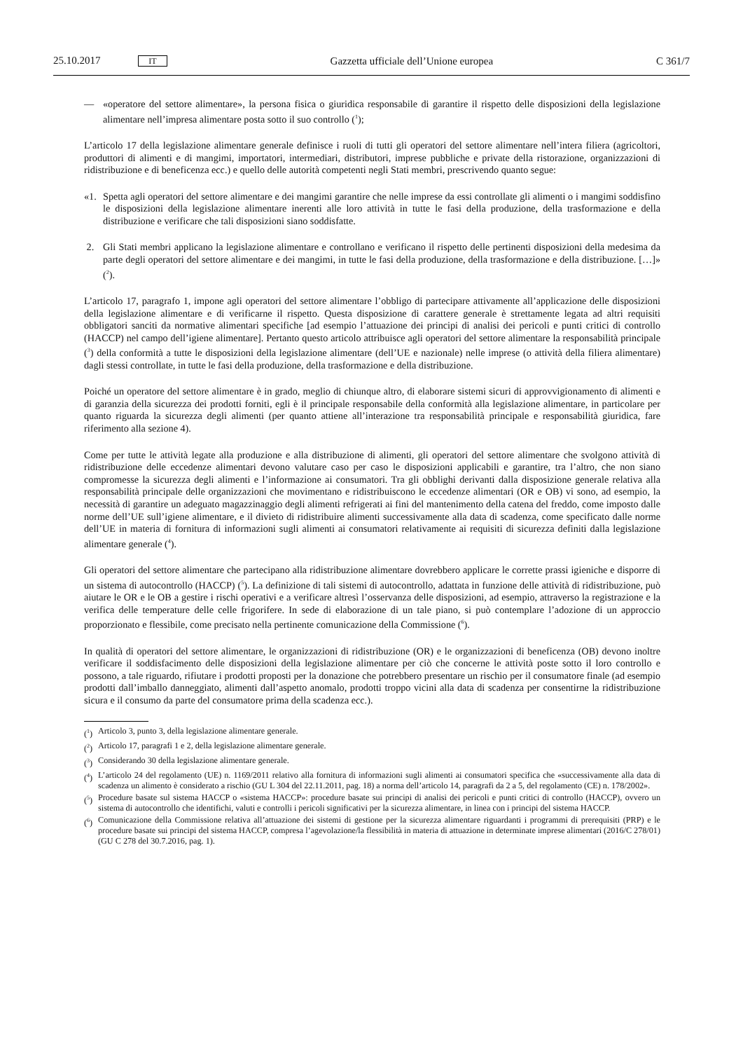25.10.2017 IT Gazzetta ufficiale dell’Unione europea C 361/7
— «operatore del settore alimentare», la persona fisica o giuridica responsabile di garantire il rispetto delle disposizioni della legislazione alimentare nell’impresa alimentare posta sotto il suo controllo (<sup>1</sup>);
L’articolo 17 della legislazione alimentare generale definisce i ruoli di tutti gli operatori del settore alimentare nell’intera filiera (agricoltori, produttori di alimenti e di mangimi, importatori, intermediari, distributori, imprese pubbliche e private della ristorazione, organizzazioni di ridistribuzione e di beneficenza ecc.) e quello delle autorità competenti negli Stati membri, prescrivendo quanto segue:
«1. Spetta agli operatori del settore alimentare e dei mangimi garantire che nelle imprese da essi controllate gli alimenti o i mangimi soddisfino le disposizioni della legislazione alimentare inerenti alle loro attività in tutte le fasi della produzione, della trasformazione e della distribuzione e verificare che tali disposizioni siano soddisfatte.
2. Gli Stati membri applicano la legislazione alimentare e controllano e verificano il rispetto delle pertinenti disposizioni della medesima da parte degli operatori del settore alimentare e dei mangimi, in tutte le fasi della produzione, della trasformazione e della distribuzione. […]» (<sup>2</sup>).
L’articolo 17, paragrafo 1, impone agli operatori del settore alimentare l’obbligo di partecipare attivamente all’applicazione delle disposizioni della legislazione alimentare e di verificarne il rispetto. Questa disposizione di carattere generale è strettamente legata ad altri requisiti obbligatori sanciti da normative alimentari specifiche [ad esempio l’attuazione dei principi di analisi dei pericoli e punti critici di controllo (HACCP) nel campo dell’igiene alimentare]. Pertanto questo articolo attribuisce agli operatori del settore alimentare la responsabilità principale (<sup>3</sup>) della conformità a tutte le disposizioni della legislazione alimentare (dell’UE e nazionale) nelle imprese (o attività della filiera alimentare) dagli stessi controllate, in tutte le fasi della produzione, della trasformazione e della distribuzione.
Poiché un operatore del settore alimentare è in grado, meglio di chiunque altro, di elaborare sistemi sicuri di approvvigionamento di alimenti e di garanzia della sicurezza dei prodotti forniti, egli è il principale responsabile della conformità alla legislazione alimentare, in particolare per quanto riguarda la sicurezza degli alimenti (per quanto attiene all’interazione tra responsabilità principale e responsabilità giuridica, fare riferimento alla sezione 4).
Come per tutte le attività legate alla produzione e alla distribuzione di alimenti, gli operatori del settore alimentare che svolgono attività di ridistribuzione delle eccedenze alimentari devono valutare caso per caso le disposizioni applicabili e garantire, tra l’altro, che non siano compromesse la sicurezza degli alimenti e l’informazione ai consumatori. Tra gli obblighi derivanti dalla disposizione generale relativa alla responsabilità principale delle organizzazioni che movimentano e ridistribuiscono le eccedenze alimentari (OR e OB) vi sono, ad esempio, la necessità di garantire un adeguato magazzinaggio degli alimenti refrigerati ai fini del mantenimento della catena del freddo, come imposto dalle norme dell’UE sull’igiene alimentare, e il divieto di ridistribuire alimenti successivamente alla data di scadenza, come specificato dalle norme dell’UE in materia di fornitura di informazioni sugli alimenti ai consumatori relativamente ai requisiti di sicurezza definiti dalla legislazione alimentare generale (<sup>4</sup>).
Gli operatori del settore alimentare che partecipano alla ridistribuzione alimentare dovrebbero applicare le corrette prassi igieniche e disporre di un sistema di autocontrollo (HACCP) (<sup>5</sup>). La definizione di tali sistemi di autocontrollo, adattata in funzione delle attività di ridistribuzione, può aiutare le OR e le OB a gestire i rischi operativi e a verificare altresì l’osservanza delle disposizioni, ad esempio, attraverso la registrazione e la verifica delle temperature delle celle frigorifere. In sede di elaborazione di un tale piano, si può contemplare l’adozione di un approccio proporzionato e flessibile, come precisato nella pertinente comunicazione della Commissione (<sup>6</sup>).
In qualità di operatori del settore alimentare, le organizzazioni di ridistribuzione (OR) e le organizzazioni di beneficenza (OB) devono inoltre verificare il soddisfacimento delle disposizioni della legislazione alimentare per ciò che concerne le attività poste sotto il loro controllo e possono, a tale riguardo, rifiutare i prodotti proposti per la donazione che potrebbero presentare un rischio per il consumatore finale (ad esempio prodotti dall’imballo danneggiato, alimenti dall’aspetto anomalo, prodotti troppo vicini alla data di scadenza per consentirne la ridistribuzione sicura e il consumo da parte del consumatore prima della scadenza ecc.).
(<sup>1</sup>) Articolo 3, punto 3, della legislazione alimentare generale.
(<sup>2</sup>) Articolo 17, paragrafi 1 e 2, della legislazione alimentare generale.
(<sup>3</sup>) Considerando 30 della legislazione alimentare generale.
(<sup>4</sup>) L’articolo 24 del regolamento (UE) n. 1169/2011 relativo alla fornitura di informazioni sugli alimenti ai consumatori specifica che «successivamente alla data di scadenza un alimento è considerato a rischio (GU L 304 del 22.11.2011, pag. 18) a norma dell’articolo 14, paragrafi da 2 a 5, del regolamento (CE) n. 178/2002».
(<sup>5</sup>) Procedure basate sul sistema HACCP o «sistema HACCP»: procedure basate sui principi di analisi dei pericoli e punti critici di controllo (HACCP), ovvero un sistema di autocontrollo che identifichi, valuti e controlli i pericoli significativi per la sicurezza alimentare, in linea con i principi del sistema HACCP.
(<sup>6</sup>) Comunicazione della Commissione relativa all’attuazione dei sistemi di gestione per la sicurezza alimentare riguardanti i programmi di prerequisiti (PRP) e le procedure basate sui principi del sistema HACCP, compresa l’agevolazione/la flessibilità in materia di attuazione in determinate imprese alimentari (2016/C 278/01) (GU C 278 del 30.7.2016, pag. 1).